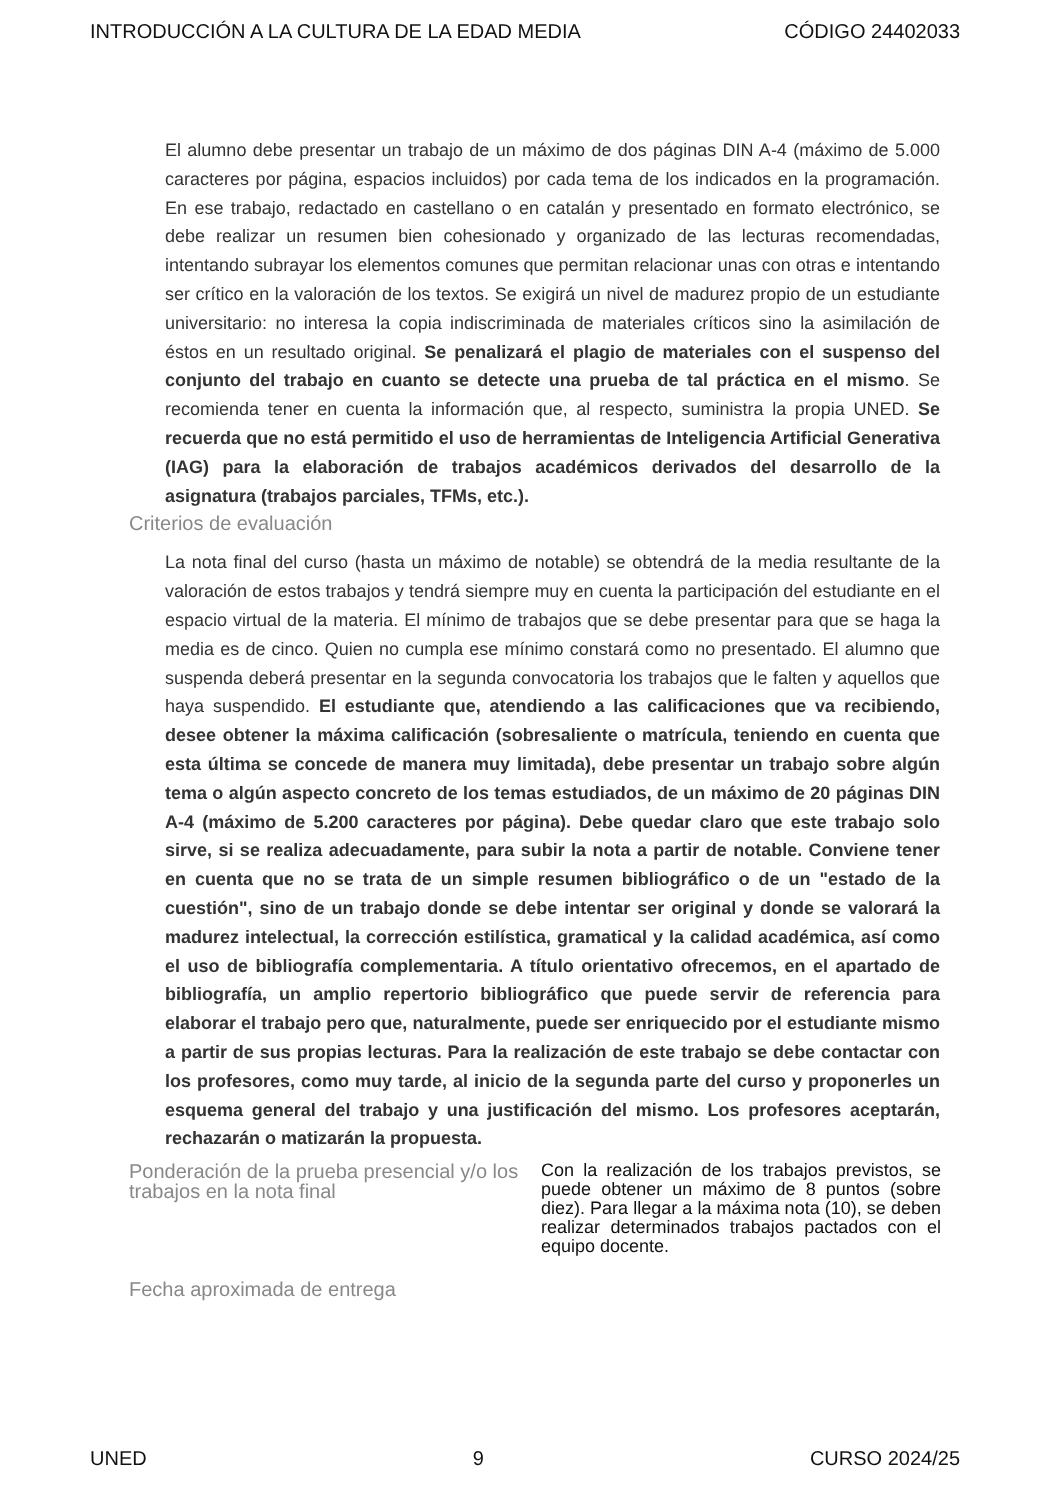INTRODUCCIÓN A LA CULTURA DE LA EDAD MEDIA CÓDIGO 24402033
El alumno debe presentar un trabajo de un máximo de dos páginas DIN A-4 (máximo de 5.000 caracteres por página, espacios incluidos) por cada tema de los indicados en la programación. En ese trabajo, redactado en castellano o en catalán y presentado en formato electrónico, se debe realizar un resumen bien cohesionado y organizado de las lecturas recomendadas, intentando subrayar los elementos comunes que permitan relacionar unas con otras e intentando ser crítico en la valoración de los textos. Se exigirá un nivel de madurez propio de un estudiante universitario: no interesa la copia indiscriminada de materiales críticos sino la asimilación de éstos en un resultado original. Se penalizará el plagio de materiales con el suspenso del conjunto del trabajo en cuanto se detecte una prueba de tal práctica en el mismo. Se recomienda tener en cuenta la información que, al respecto, suministra la propia UNED. Se recuerda que no está permitido el uso de herramientas de Inteligencia Artificial Generativa (IAG) para la elaboración de trabajos académicos derivados del desarrollo de la asignatura (trabajos parciales, TFMs, etc.).
Criterios de evaluación
La nota final del curso (hasta un máximo de notable) se obtendrá de la media resultante de la valoración de estos trabajos y tendrá siempre muy en cuenta la participación del estudiante en el espacio virtual de la materia. El mínimo de trabajos que se debe presentar para que se haga la media es de cinco. Quien no cumpla ese mínimo constará como no presentado. El alumno que suspenda deberá presentar en la segunda convocatoria los trabajos que le falten y aquellos que haya suspendido. El estudiante que, atendiendo a las calificaciones que va recibiendo, desee obtener la máxima calificación (sobresaliente o matrícula, teniendo en cuenta que esta última se concede de manera muy limitada), debe presentar un trabajo sobre algún tema o algún aspecto concreto de los temas estudiados, de un máximo de 20 páginas DIN A-4 (máximo de 5.200 caracteres por página). Debe quedar claro que este trabajo solo sirve, si se realiza adecuadamente, para subir la nota a partir de notable. Conviene tener en cuenta que no se trata de un simple resumen bibliográfico o de un "estado de la cuestión", sino de un trabajo donde se debe intentar ser original y donde se valorará la madurez intelectual, la corrección estilística, gramatical y la calidad académica, así como el uso de bibliografía complementaria. A título orientativo ofrecemos, en el apartado de bibliografía, un amplio repertorio bibliográfico que puede servir de referencia para elaborar el trabajo pero que, naturalmente, puede ser enriquecido por el estudiante mismo a partir de sus propias lecturas. Para la realización de este trabajo se debe contactar con los profesores, como muy tarde, al inicio de la segunda parte del curso y proponerles un esquema general del trabajo y una justificación del mismo. Los profesores aceptarán, rechazarán o matizarán la propuesta.
Ponderación de la prueba presencial y/o los trabajos en la nota final
Con la realización de los trabajos previstos, se puede obtener un máximo de 8 puntos (sobre diez). Para llegar a la máxima nota (10), se deben realizar determinados trabajos pactados con el equipo docente.
Fecha aproximada de entrega
UNED 9 CURSO 2024/25